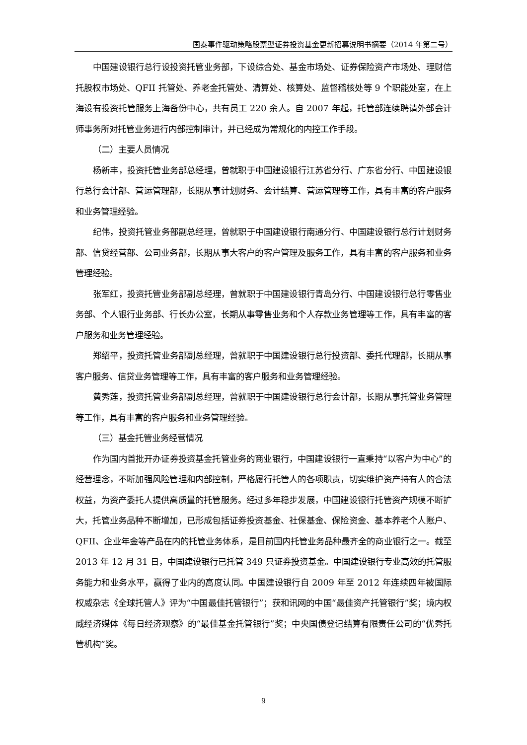国泰事件驱动策略股票型证券投资基金更新招募说明书摘要（2014 年第二号）
中国建设银行总行设投资托管业务部，下设综合处、基金市场处、证券保险资产市场处、理财信托股权市场处、QFII 托管处、养老金托管处、清算处、核算处、监督稽核处等 9 个职能处室，在上海设有投资托管服务上海备份中心，共有员工 220 余人。自 2007 年起，托管部连续聘请外部会计师事务所对托管业务进行内部控制审计，并已经成为常规化的内控工作手段。
（二）主要人员情况
杨新丰，投资托管业务部总经理，曾就职于中国建设银行江苏省分行、广东省分行、中国建设银行总行会计部、营运管理部，长期从事计划财务、会计结算、营运管理等工作，具有丰富的客户服务和业务管理经验。
纪伟，投资托管业务部副总经理，曾就职于中国建设银行南通分行、中国建设银行总行计划财务部、信贷经营部、公司业务部，长期从事大客户的客户管理及服务工作，具有丰富的客户服务和业务管理经验。
张军红，投资托管业务部副总经理，曾就职于中国建设银行青岛分行、中国建设银行总行零售业务部、个人银行业务部、行长办公室，长期从事零售业务和个人存款业务管理等工作，具有丰富的客户服务和业务管理经验。
郑绍平，投资托管业务部副总经理，曾就职于中国建设银行总行投资部、委托代理部，长期从事客户服务、信贷业务管理等工作，具有丰富的客户服务和业务管理经验。
黄秀莲，投资托管业务部副总经理，曾就职于中国建设银行总行会计部，长期从事托管业务管理等工作，具有丰富的客户服务和业务管理经验。
（三）基金托管业务经营情况
作为国内首批开办证券投资基金托管业务的商业银行，中国建设银行一直秉持“以客户为中心”的经营理念，不断加强风险管理和内部控制，严格履行托管人的各项职责，切实维护资产持有人的合法权益，为资产委托人提供高质量的托管服务。经过多年稳步发展，中国建设银行托管资产规模不断扩大，托管业务品种不断增加，已形成包括证券投资基金、社保基金、保险资金、基本养老个人账户、QFII、企业年金等产品在内的托管业务体系，是目前国内托管业务品种最齐全的商业银行之一。截至 2013 年 12 月 31 日，中国建设银行已托管 349 只证券投资基金。中国建设银行专业高效的托管服务能力和业务水平，赢得了业内的高度认同。中国建设银行自 2009 年至 2012 年连续四年被国际权威杂志《全球托管人》评为“中国最佳托管银行”；获和讯网的中国“最佳资产托管银行”奖；境内权威经济媒体《每日经济观察》的“最佳基金托管银行”奖；中央国债登记结算有限责任公司的“优秀托管机构”奖。
9